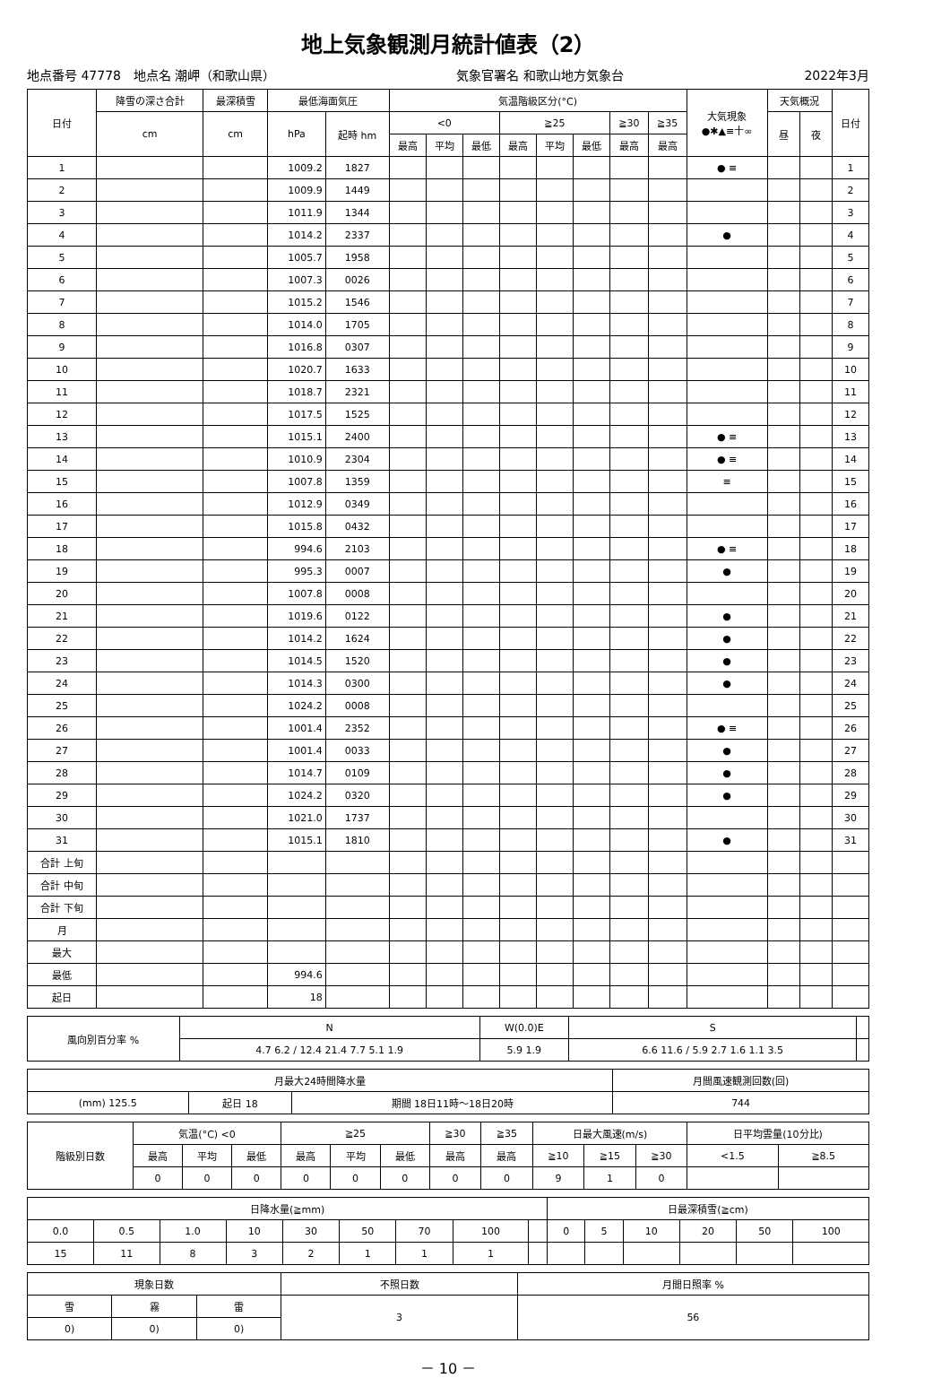地上気象観測月統計値表（2）
地点番号 47778　地点名 潮岬（和歌山県） 気象官署名 和歌山地方気象台 2022年3月
| 日付 | 降雪の深さ合計 | 最深積雪 | 最低海面気圧 | | 気温階級区分(°C) | | | | | | | | 大気現象 ●✱▲≡十∞ | 天気概況 | | 日付 |
| --- | --- | --- | --- | --- | --- | --- | --- | --- | --- | --- | --- | --- | --- | --- | --- | --- |
| | cm | cm | hPa | 起時 hm | <0 | | | ≧25 | | | ≧30 | ≧35 | | 昼 | 夜 | |
| | | | | | 最高 | 平均 | 最低 | 最高 | 平均 | 最低 | 最高 | 最高 | | | | |
| 1 | | | 1009.2 | 1827 | | | | | | | | | ● ≡ | | | 1 |
| 2 | | | 1009.9 | 1449 | | | | | | | | | | | | 2 |
| 3 | | | 1011.9 | 1344 | | | | | | | | | | | | 3 |
| 4 | | | 1014.2 | 2337 | | | | | | | | | ● | | | 4 |
| 5 | | | 1005.7 | 1958 | | | | | | | | | | | | 5 |
| 6 | | | 1007.3 | 0026 | | | | | | | | | | | | 6 |
| 7 | | | 1015.2 | 1546 | | | | | | | | | | | | 7 |
| 8 | | | 1014.0 | 1705 | | | | | | | | | | | | 8 |
| 9 | | | 1016.8 | 0307 | | | | | | | | | | | | 9 |
| 10 | | | 1020.7 | 1633 | | | | | | | | | | | | 10 |
| 11 | | | 1018.7 | 2321 | | | | | | | | | | | | 11 |
| 12 | | | 1017.5 | 1525 | | | | | | | | | | | | 12 |
| 13 | | | 1015.1 | 2400 | | | | | | | | | ● ≡ | | | 13 |
| 14 | | | 1010.9 | 2304 | | | | | | | | | ● ≡ | | | 14 |
| 15 | | | 1007.8 | 1359 | | | | | | | | | ≡ | | | 15 |
| 16 | | | 1012.9 | 0349 | | | | | | | | | | | | 16 |
| 17 | | | 1015.8 | 0432 | | | | | | | | | | | | 17 |
| 18 | | | 994.6 | 2103 | | | | | | | | | ● ≡ | | | 18 |
| 19 | | | 995.3 | 0007 | | | | | | | | | ● | | | 19 |
| 20 | | | 1007.8 | 0008 | | | | | | | | | | | | 20 |
| 21 | | | 1019.6 | 0122 | | | | | | | | | ● | | | 21 |
| 22 | | | 1014.2 | 1624 | | | | | | | | | ● | | | 22 |
| 23 | | | 1014.5 | 1520 | | | | | | | | | ● | | | 23 |
| 24 | | | 1014.3 | 0300 | | | | | | | | | ● | | | 24 |
| 25 | | | 1024.2 | 0008 | | | | | | | | | | | | 25 |
| 26 | | | 1001.4 | 2352 | | | | | | | | | ● ≡ | | | 26 |
| 27 | | | 1001.4 | 0033 | | | | | | | | | ● | | | 27 |
| 28 | | | 1014.7 | 0109 | | | | | | | | | ● | | | 28 |
| 29 | | | 1024.2 | 0320 | | | | | | | | | ● | | | 29 |
| 30 | | | 1021.0 | 1737 | | | | | | | | | | | | 30 |
| 31 | | | 1015.1 | 1810 | | | | | | | | | ● | | | 31 |
| 合計 上旬 | | | | | | | | | | | | | | | | |
| 合計 中旬 | | | | | | | | | | | | | | | | |
| 合計 下旬 | | | | | | | | | | | | | | | | |
| 月 | | | | | | | | | | | | | | | | |
| 最大 | | | | | | | | | | | | | | | | |
| 最低 | | | 994.6 | | | | | | | | | | | | | |
| 起日 | | | 18 | | | | | | | | | | | | | |
| 風向別百分率 % | N | W(0.0)E | S | |
| --- | --- | --- | --- | --- |
| | 4.7 6.2 / 12.4 21.4 7.7 5.1 1.9 | 5.9 1.9 | 6.6 11.6 / 5.9 2.7 1.6 1.1 3.5 | |
| 月最大24時間降水量 | | | 月間風速観測回数(回) |
| --- | --- | --- | --- |
| (mm) 125.5 | 起日 18 | 期間 18日11時～18日20時 | 744 |
| 階級別日数 | 気温(°C) <0 | | | ≧25 | | | ≧30 | ≧35 | 日最大風速(m/s) | | | 日平均雲量(10分比) | |
| --- | --- | --- | --- | --- | --- | --- | --- | --- | --- | --- | --- | --- | --- |
| | 最高 | 平均 | 最低 | 最高 | 平均 | 最低 | 最高 | 最高 | ≧10 | ≧15 | ≧30 | <1.5 | ≧8.5 |
| | 0 | 0 | 0 | 0 | 0 | 0 | 0 | 0 | 9 | 1 | 0 | | |
| 日降水量(≧mm) | | | | | | | | | 日最深積雪(≧cm) | | | | | |
| --- | --- | --- | --- | --- | --- | --- | --- | --- | --- | --- | --- | --- | --- | --- |
| 0.0 | 0.5 | 1.0 | 10 | 30 | 50 | 70 | 100 | | 0 | 5 | 10 | 20 | 50 | 100 |
| 15 | 11 | 8 | 3 | 2 | 1 | 1 | 1 | | | | | | | |
| 現象日数 | | | 不照日数 | 月間日照率 % |
| --- | --- | --- | --- | --- |
| 雪 | 霧 | 雷 | 3 | 56 |
| 0) | 0) | 0) | | |
－ 10 －